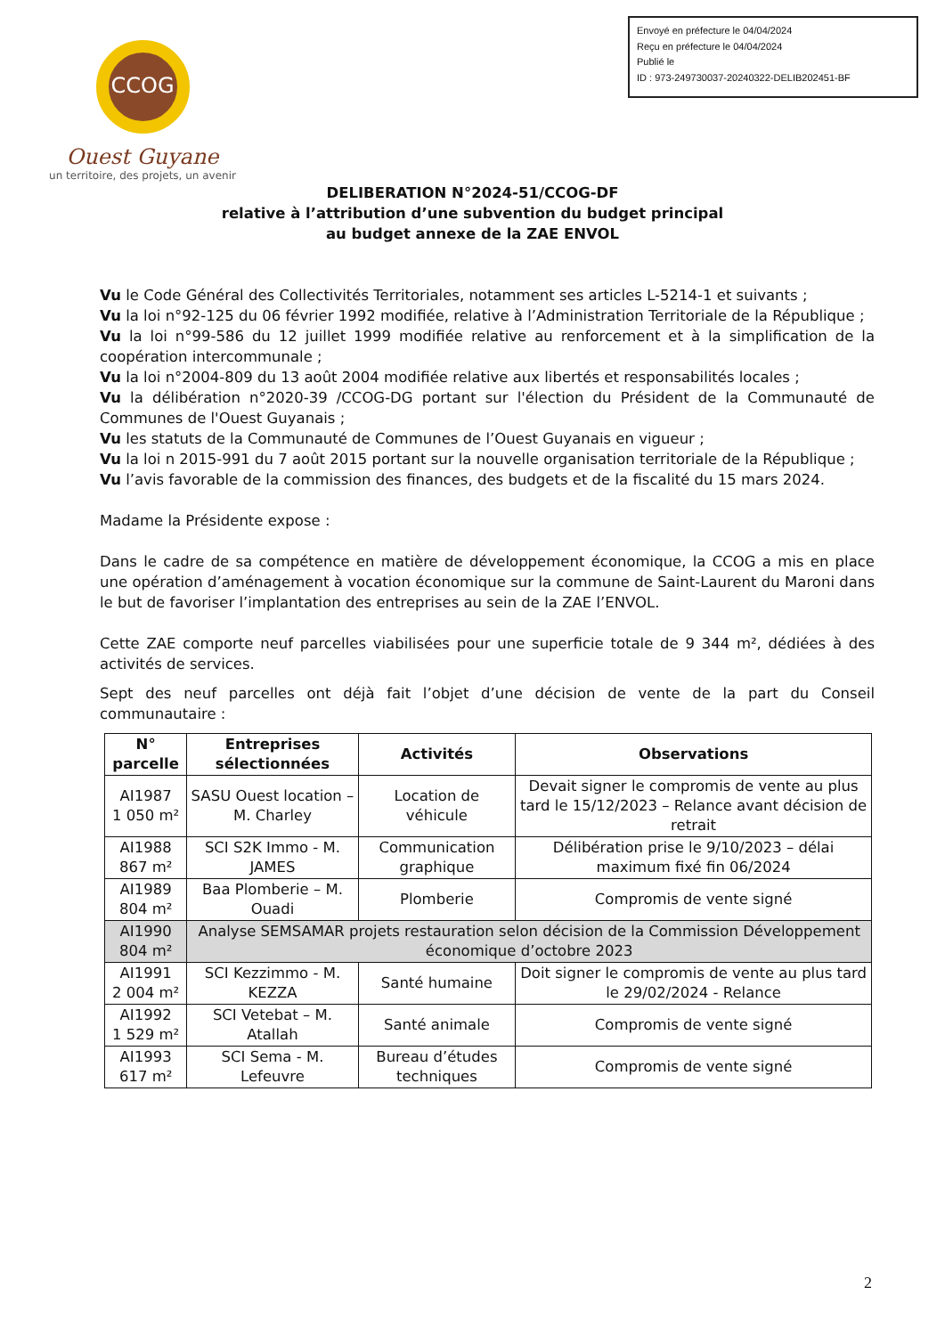Envoyé en préfecture le 04/04/2024
Reçu en préfecture le 04/04/2024
Publié le
ID : 973-249730037-20240322-DELIB202451-BF
CCOG
Ouest Guyane
un territoire, des projets, un avenir
DELIBERATION N°2024-51/CCOG-DF
relative à l’attribution d’une subvention du budget principal
au budget annexe de la ZAE ENVOL
Vu le Code Général des Collectivités Territoriales, notamment ses articles L-5214-1 et suivants ;
Vu la loi n°92-125 du 06 février 1992 modifiée, relative à l’Administration Territoriale de la République ;
Vu la loi n°99-586 du 12 juillet 1999 modifiée relative au renforcement et à la simplification de la coopération intercommunale ;
Vu la loi n°2004-809 du 13 août 2004 modifiée relative aux libertés et responsabilités locales ;
Vu la délibération n°2020-39 /CCOG-DG portant sur l'élection du Président de la Communauté de Communes de l'Ouest Guyanais ;
Vu les statuts de la Communauté de Communes de l’Ouest Guyanais en vigueur ;
Vu la loi n 2015-991 du 7 août 2015 portant sur la nouvelle organisation territoriale de la République ;
Vu l’avis favorable de la commission des finances, des budgets et de la fiscalité du 15 mars 2024.
Madame la Présidente expose :
Dans le cadre de sa compétence en matière de développement économique, la CCOG a mis en place une opération d’aménagement à vocation économique sur la commune de Saint-Laurent du Maroni dans le but de favoriser l’implantation des entreprises au sein de la ZAE l’ENVOL.
Cette ZAE comporte neuf parcelles viabilisées pour une superficie totale de 9 344 m², dédiées à des activités de services.
Sept des neuf parcelles ont déjà fait l’objet d’une décision de vente de la part du Conseil communautaire :
| N° parcelle | Entreprises sélectionnées | Activités | Observations |
| --- | --- | --- | --- |
| AI1987 1 050 m² | SASU Ouest location – M. Charley | Location de véhicule | Devait signer le compromis de vente au plus tard le 15/12/2023 – Relance avant décision de retrait |
| AI1988 867 m² | SCI S2K Immo - M. JAMES | Communication graphique | Délibération prise le 9/10/2023 – délai maximum fixé fin 06/2024 |
| AI1989 804 m² | Baa Plomberie – M. Ouadi | Plomberie | Compromis de vente signé |
| AI1990 804 m² | Analyse SEMSAMAR projets restauration selon décision de la Commission Développement économique d’octobre 2023 | | |
| AI1991 2 004 m² | SCI Kezzimmo - M. KEZZA | Santé humaine | Doit signer le compromis de vente au plus tard le 29/02/2024 - Relance |
| AI1992 1 529 m² | SCI Vetebat – M. Atallah | Santé animale | Compromis de vente signé |
| AI1993 617 m² | SCI Sema - M. Lefeuvre | Bureau d’études techniques | Compromis de vente signé |
2